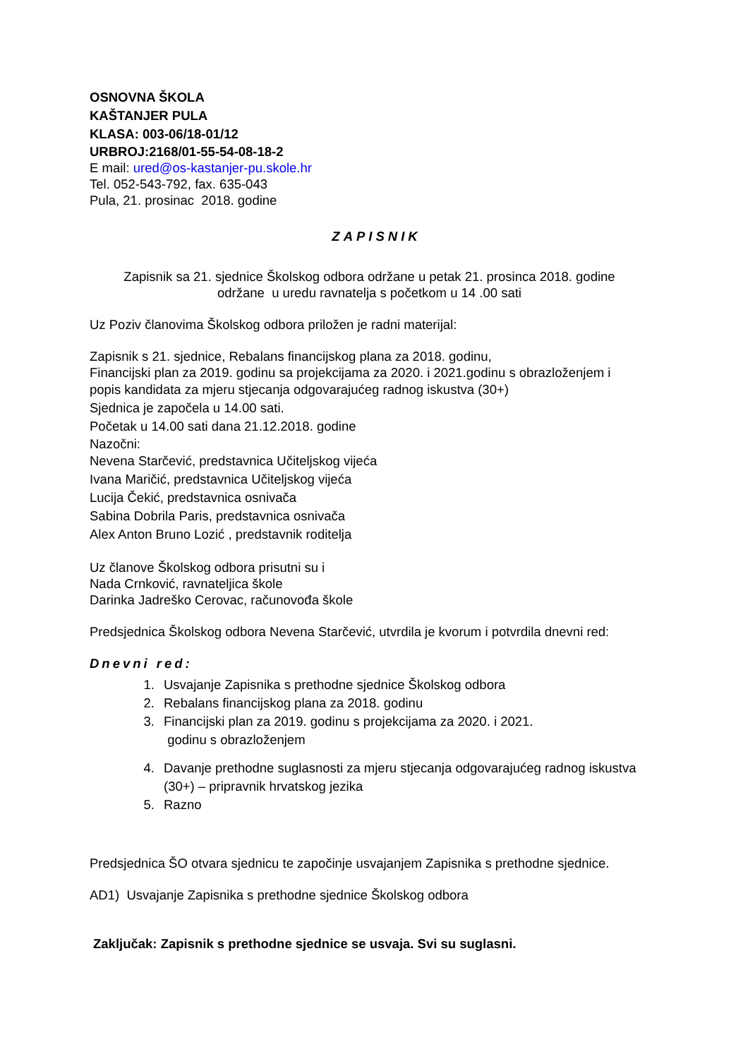OSNOVNA ŠKOLA
KAŠTANJER PULA
KLASA: 003-06/18-01/12
URBROJ:2168/01-55-54-08-18-2
E mail: ured@os-kastanjer-pu.skole.hr
Tel. 052-543-792, fax. 635-043
Pula, 21. prosinac 2018. godine
ZAPISNIK
Zapisnik sa 21. sjednice Školskog odbora održane u petak 21. prosinca 2018. godine
održane u uredu ravnatelja s početkom u 14 .00 sati
Uz Poziv članovima Školskog odbora priložen je radni materijal:
Zapisnik s 21. sjednice, Rebalans financijskog plana za 2018. godinu,
Financijski plan za 2019. godinu sa projekcijama za 2020. i 2021.godinu s obrazloženjem i
popis kandidata za mjeru stjecanja odgovarajućeg radnog iskustva (30+)
Sjednica je započela u 14.00 sati.
Početak u 14.00 sati dana 21.12.2018. godine
Nazočni:
Nevena Starčević, predstavnica Učiteljskog vijeća
Ivana Maričić, predstavnica Učiteljskog vijeća
Lucija Čekić, predstavnica osnivača
Sabina Dobrila Paris, predstavnica osnivača
Alex Anton Bruno Lozić , predstavnik roditelja
Uz članove Školskog odbora prisutni su i
Nada Crnković, ravnateljica škole
Darinka Jadreško Cerovac, računovođa škole
Predsjednica Školskog odbora Nevena Starčević, utvrdila je kvorum i potvrdila dnevni red:
Dnevni red:
1. Usvajanje Zapisnika s prethodne sjednice Školskog odbora
2. Rebalans financijskog plana za 2018. godinu
3. Financijski plan za 2019. godinu s projekcijama za 2020. i 2021.
godinu s obrazloženjem
4. Davanje prethodne suglasnosti za mjeru stjecanja odgovarajućeg radnog iskustva (30+) – pripravnik hrvatskog jezika
5. Razno
Predsjednica ŠO otvara sjednicu te započinje usvajanjem Zapisnika s prethodne sjednice.
AD1) Usvajanje Zapisnika s prethodne sjednice Školskog odbora
Zaključak: Zapisnik s prethodne sjednice se usvaja. Svi su suglasni.